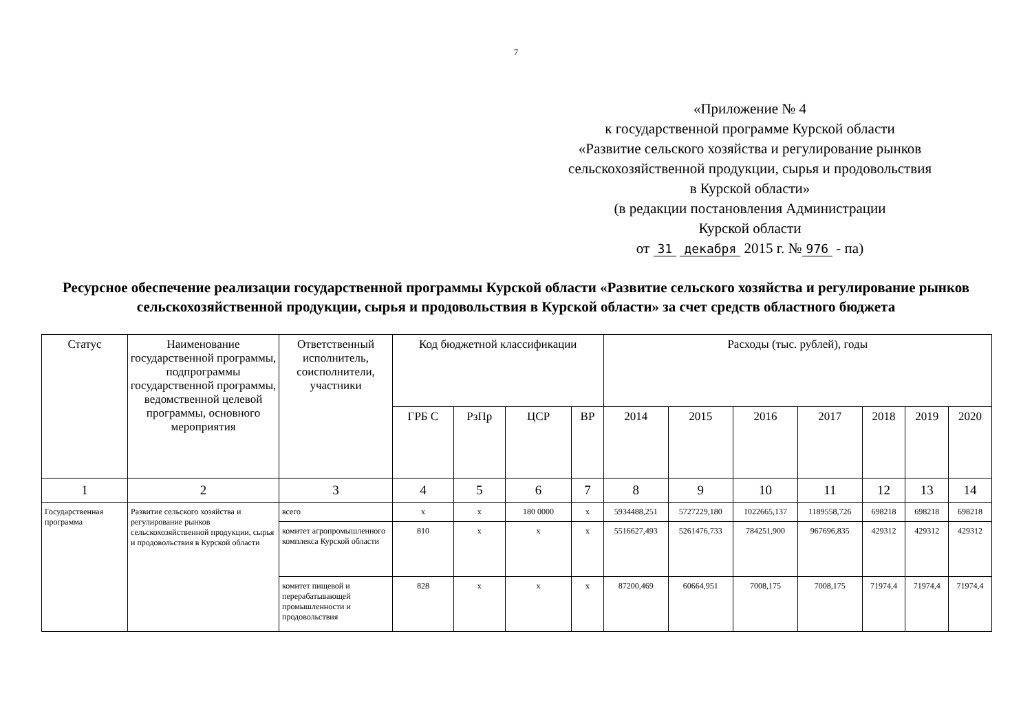7
«Приложение № 4
к государственной программе Курской области
«Развитие сельского хозяйства и регулирование рынков
сельскохозяйственной продукции, сырья и продовольствия
в Курской области»
(в редакции постановления Администрации
Курской области
от 31 декабря 2015 г. № 976 - па)
Ресурсное обеспечение реализации государственной программы Курской области «Развитие сельского хозяйства и регулирование рынков сельскохозяйственной продукции, сырья и продовольствия в Курской области» за счет средств областного бюджета
| Статус | Наименование государственной программы, подпрограммы государственной программы, ведомственной целевой программы, основного мероприятия | Ответственный исполнитель, соисполнители, участники | Код бюджетной классификации | | | | Расходы (тыс. рублей), годы | | | | | | |
| --- | --- | --- | --- | --- | --- | --- | --- | --- | --- | --- | --- | --- | --- |
| | | | ГРБ С | РзПр | ЦСР | ВР | 2014 | 2015 | 2016 | 2017 | 2018 | 2019 | 2020 |
| 1 | 2 | 3 | 4 | 5 | 6 | 7 | 8 | 9 | 10 | 11 | 12 | 13 | 14 |
| Государственная программа | Развитие сельского хозяйства и регулирование рынков сельскохозяйственной продукции, сырья и продовольствия в Курской области | всего | х | х | 180 0000 | х | 5934488,251 | 5727229,180 | 1022665,137 | 1189558,726 | 698218 | 698218 | 698218 |
| | | комитет агропромышленного комплекса Курской области | 810 | х | х | х | 5516627,493 | 5261476,733 | 784251,900 | 967696,835 | 429312 | 429312 | 429312 |
| | | комитет пищевой и перерабатывающей промышленности и продовольствия | 828 | х | х | х | 87200,469 | 60664,951 | 7008,175 | 7008,175 | 71974,4 | 71974,4 | 71974,4 |